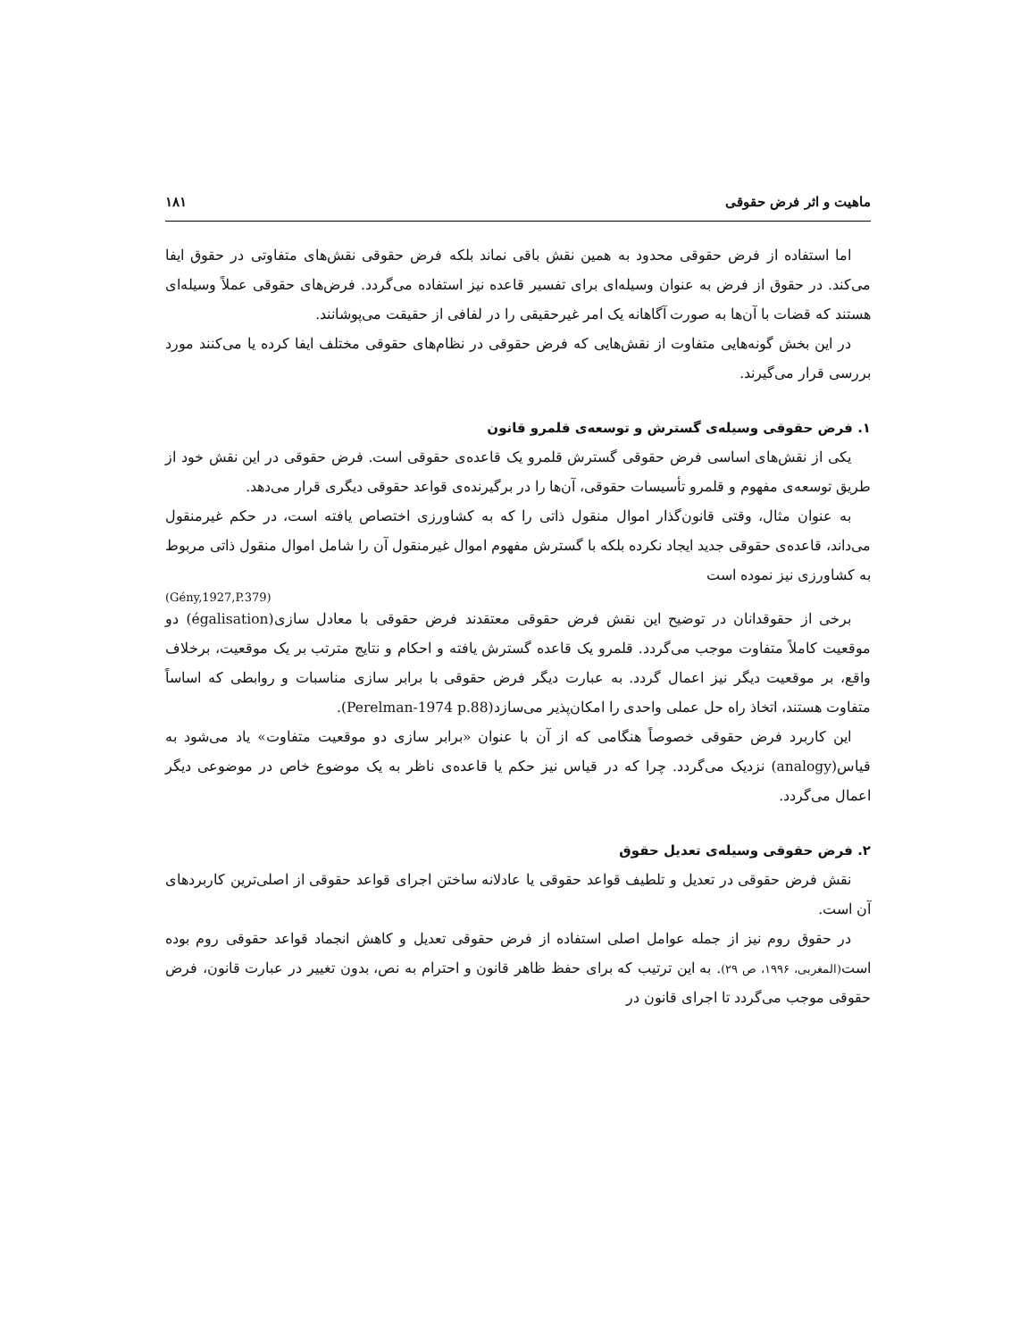ماهیت و اثر فرض حقوقی ۱۸۱
اما استفاده از فرض حقوقی محدود به همین نقش باقی نماند بلکه فرض حقوقی نقش‌های متفاوتی در حقوق ایفا می‌کند. در حقوق از فرض به عنوان وسیله‌ای برای تفسیر قاعده نیز استفاده می‌گردد. فرض‌های حقوقی عملاً وسیله‌ای هستند که قضات با آن‌ها به صورت آگاهانه یک امر غیرحقیقی را در لفافی از حقیقت می‌پوشانند.
در این بخش گونه‌هایی متفاوت از نقش‌هایی که فرض حقوقی در نظام‌های حقوقی مختلف ایفا کرده یا می‌کنند مورد بررسی قرار می‌گیرند.
۱. فرض حقوقی وسیله‌ی گسترش و توسعه‌ی قلمرو قانون
یکی از نقش‌های اساسی فرض حقوقی گسترش قلمرو یک قاعده‌ی حقوقی است. فرض حقوقی در این نقش خود از طریق توسعه‌ی مفهوم و قلمرو تأسیسات حقوقی، آن‌ها را در برگیرنده‌ی قواعد حقوقی دیگری قرار می‌دهد.
به عنوان مثال، وقتی قانون‌گذار اموال منقول ذاتی را که به کشاورزی اختصاص یافته است، در حکم غیرمنقول می‌داند، قاعده‌ی حقوقی جدید ایجاد نکرده بلکه با گسترش مفهوم اموال غیرمنقول آن را شامل اموال منقول ذاتی مربوط به کشاورزی نیز نموده است
(Gény,1927,P.379)
برخی از حقوقدانان در توضیح این نقش فرض حقوقی معتقدند فرض حقوقی با معادل سازی(égalisation) دو موقعیت کاملاً متفاوت موجب می‌گردد. قلمرو یک قاعده گسترش یافته و احکام و نتایج مترتب بر یک موقعیت، برخلاف واقع، بر موقعیت دیگر نیز اعمال گردد. به عبارت دیگر فرض حقوقی با برابر سازی مناسبات و روابطی که اساساً متفاوت هستند، اتخاذ راه حل عملی واحدی را امکان‌پذیر می‌سازد(Perelman-1974 p.88).
این کاربرد فرض حقوقی خصوصاً هنگامی که از آن با عنوان «برابر سازی دو موقعیت متفاوت» یاد می‌شود به قیاس(analogy) نزدیک می‌گردد. چرا که در قیاس نیز حکم یا قاعده‌ی ناظر به یک موضوع خاص در موضوعی دیگر اعمال می‌گردد.
۲. فرض حقوقی وسیله‌ی تعدیل حقوق
نقش فرض حقوقی در تعدیل و تلطیف قواعد حقوقی یا عادلانه ساختن اجرای قواعد حقوقی از اصلی‌ترین کاربردهای آن است.
در حقوق روم نیز از جمله عوامل اصلی استفاده از فرض حقوقی تعدیل و کاهش انجماد قواعد حقوقی روم بوده است(المغربی، ۱۹۹۶، ص ۲۹). به این ترتیب که برای حفظ ظاهر قانون و احترام به نص، بدون تغییر در عبارت قانون، فرض حقوقی موجب می‌گردد تا اجرای قانون در